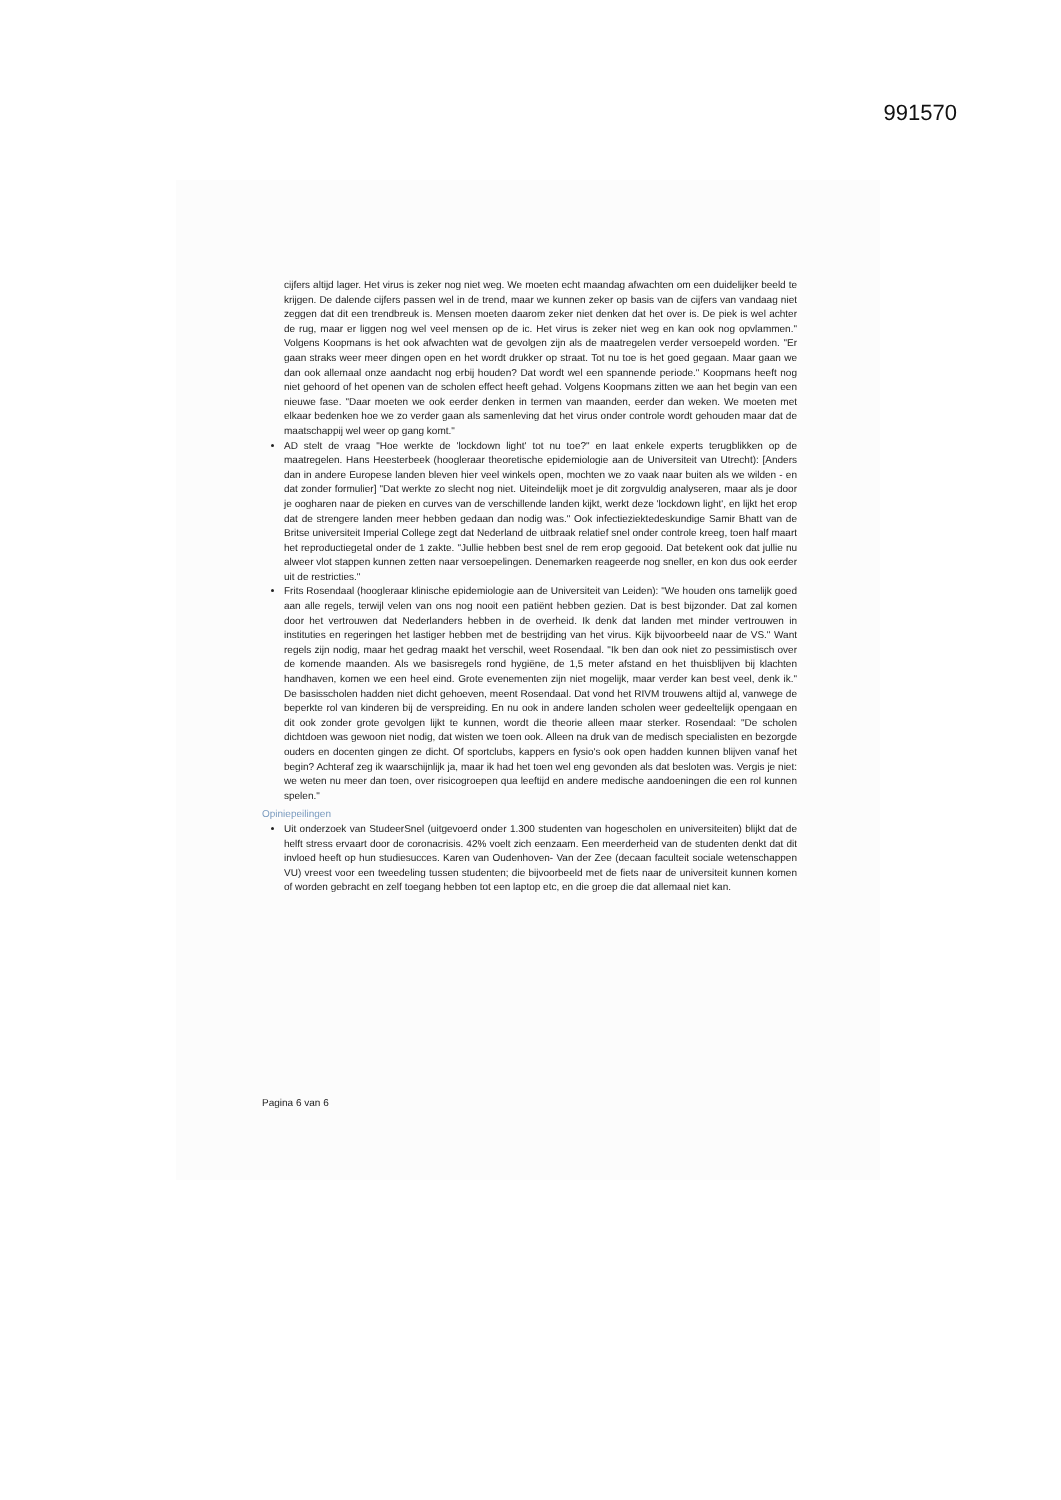991570
cijfers altijd lager. Het virus is zeker nog niet weg. We moeten echt maandag afwachten om een duidelijker beeld te krijgen. De dalende cijfers passen wel in de trend, maar we kunnen zeker op basis van de cijfers van vandaag niet zeggen dat dit een trendbreuk is. Mensen moeten daarom zeker niet denken dat het over is. De piek is wel achter de rug, maar er liggen nog wel veel mensen op de ic. Het virus is zeker niet weg en kan ook nog opvlammen." Volgens Koopmans is het ook afwachten wat de gevolgen zijn als de maatregelen verder versoepeld worden. "Er gaan straks weer meer dingen open en het wordt drukker op straat. Tot nu toe is het goed gegaan. Maar gaan we dan ook allemaal onze aandacht nog erbij houden? Dat wordt wel een spannende periode." Koopmans heeft nog niet gehoord of het openen van de scholen effect heeft gehad. Volgens Koopmans zitten we aan het begin van een nieuwe fase. "Daar moeten we ook eerder denken in termen van maanden, eerder dan weken. We moeten met elkaar bedenken hoe we zo verder gaan als samenleving dat het virus onder controle wordt gehouden maar dat de maatschappij wel weer op gang komt."
AD stelt de vraag "Hoe werkte de 'lockdown light' tot nu toe?" en laat enkele experts terugblikken op de maatregelen. Hans Heesterbeek (hoogleraar theoretische epidemiologie aan de Universiteit van Utrecht): [Anders dan in andere Europese landen bleven hier veel winkels open, mochten we zo vaak naar buiten als we wilden - en dat zonder formulier] "Dat werkte zo slecht nog niet. Uiteindelijk moet je dit zorgvuldig analyseren, maar als je door je oogharen naar de pieken en curves van de verschillende landen kijkt, werkt deze 'lockdown light', en lijkt het erop dat de strengere landen meer hebben gedaan dan nodig was." Ook infectieziektedeskundige Samir Bhatt van de Britse universiteit Imperial College zegt dat Nederland de uitbraak relatief snel onder controle kreeg, toen half maart het reproductiegetal onder de 1 zakte. "Jullie hebben best snel de rem erop gegooid. Dat betekent ook dat jullie nu alweer vlot stappen kunnen zetten naar versoepelingen. Denemarken reageerde nog sneller, en kon dus ook eerder uit de restricties."
Frits Rosendaal (hoogleraar klinische epidemiologie aan de Universiteit van Leiden): "We houden ons tamelijk goed aan alle regels, terwijl velen van ons nog nooit een patiënt hebben gezien. Dat is best bijzonder. Dat zal komen door het vertrouwen dat Nederlanders hebben in de overheid. Ik denk dat landen met minder vertrouwen in instituties en regeringen het lastiger hebben met de bestrijding van het virus. Kijk bijvoorbeeld naar de VS." Want regels zijn nodig, maar het gedrag maakt het verschil, weet Rosendaal. "Ik ben dan ook niet zo pessimistisch over de komende maanden. Als we basisregels rond hygiëne, de 1,5 meter afstand en het thuisblijven bij klachten handhaven, komen we een heel eind. Grote evenementen zijn niet mogelijk, maar verder kan best veel, denk ik." De basisscholen hadden niet dicht gehoeven, meent Rosendaal. Dat vond het RIVM trouwens altijd al, vanwege de beperkte rol van kinderen bij de verspreiding. En nu ook in andere landen scholen weer gedeeltelijk opengaan en dit ook zonder grote gevolgen lijkt te kunnen, wordt die theorie alleen maar sterker. Rosendaal: "De scholen dichtdoen was gewoon niet nodig, dat wisten we toen ook. Alleen na druk van de medisch specialisten en bezorgde ouders en docenten gingen ze dicht. Of sportclubs, kappers en fysio's ook open hadden kunnen blijven vanaf het begin? Achteraf zeg ik waarschijnlijk ja, maar ik had het toen wel eng gevonden als dat besloten was. Vergis je niet: we weten nu meer dan toen, over risicogroepen qua leeftijd en andere medische aandoeningen die een rol kunnen spelen."
Opiniepeilingen
Uit onderzoek van StudeerSnel (uitgevoerd onder 1.300 studenten van hogescholen en universiteiten) blijkt dat de helft stress ervaart door de coronacrisis. 42% voelt zich eenzaam. Een meerderheid van de studenten denkt dat dit invloed heeft op hun studiesucces. Karen van Oudenhoven- Van der Zee (decaan faculteit sociale wetenschappen VU) vreest voor een tweedeling tussen studenten; die bijvoorbeeld met de fiets naar de universiteit kunnen komen of worden gebracht en zelf toegang hebben tot een laptop etc, en die groep die dat allemaal niet kan.
Pagina 6 van 6